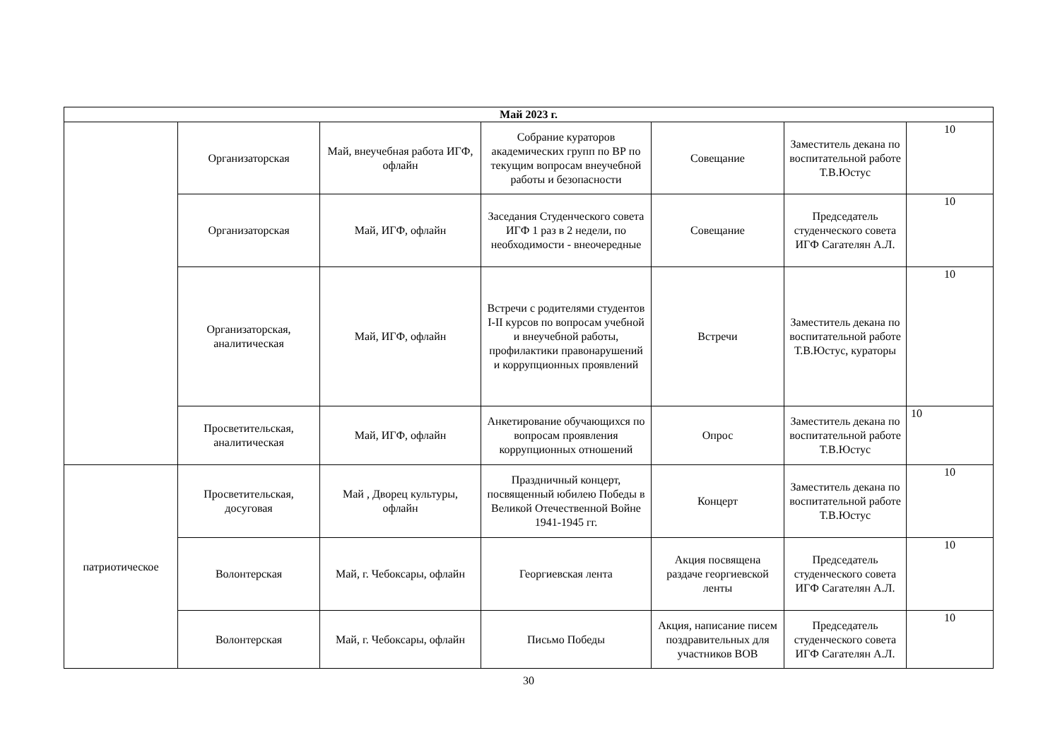| Май 2023 г. | | | | | | |
| --- | --- | --- | --- | --- | --- | --- |
| | Организаторская | Май, внеучебная работа ИГФ, офлайн | Собрание кураторов академических групп по ВР по текущим вопросам внеучебной работы и безопасности | Совещание | Заместитель декана по воспитательной работе Т.В.Юстус | 10 |
| | Организаторская | Май, ИГФ, офлайн | Заседания Студенческого совета ИГФ 1 раз в 2 недели, по необходимости - внеочередные | Совещание | Председатель студенческого совета ИГФ Сагателян А.Л. | 10 |
| | Организаторская, аналитическая | Май, ИГФ, офлайн | Встречи с родителями студентов I-II курсов по вопросам учебной и внеучебной работы, профилактики правонарушений и коррупционных проявлений | Встречи | Заместитель декана по воспитательной работе Т.В.Юстус, кураторы | 10 |
| | Просветительская, аналитическая | Май, ИГФ, офлайн | Анкетирование обучающихся по вопросам проявления коррупционных отношений | Опрос | Заместитель декана по воспитательной работе Т.В.Юстус | 10 |
| патриотическое | Просветительская, досуговая | Май , Дворец культуры, офлайн | Праздничный концерт, посвященный юбилею Победы в Великой Отечественной Войне 1941-1945 гг. | Концерт | Заместитель декана по воспитательной работе Т.В.Юстус | 10 |
| | Волонтерская | Май, г. Чебоксары, офлайн | Георгиевская лента | Акция посвящена раздаче георгиевской ленты | Председатель студенческого совета ИГФ Сагателян А.Л. | 10 |
| | Волонтерская | Май, г. Чебоксары, офлайн | Письмо Победы | Акция, написание писем поздравительных для участников ВОВ | Председатель студенческого совета ИГФ Сагателян А.Л. | 10 |
30